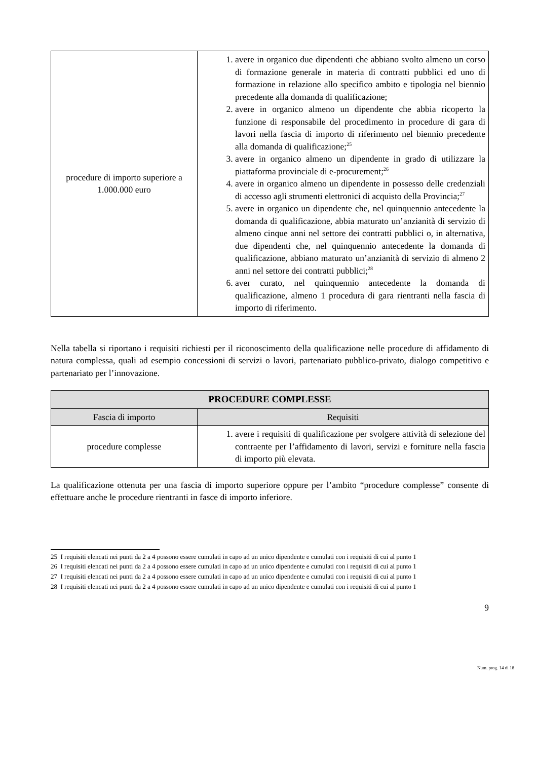| procedure di importo superiore a 1.000.000 euro | 1. avere in organico due dipendenti che abbiano svolto almeno un corso di formazione generale in materia di contratti pubblici ed uno di formazione in relazione allo specifico ambito e tipologia nel biennio precedente alla domanda di qualificazione; 2. avere in organico almeno un dipendente che abbia ricoperto la funzione di responsabile del procedimento in procedure di gara di lavori nella fascia di importo di riferimento nel biennio precedente alla domanda di qualificazione;<sup>25</sup> 3. avere in organico almeno un dipendente in grado di utilizzare la piattaforma provinciale di e-procurement;<sup>26</sup> 4. avere in organico almeno un dipendente in possesso delle credenziali di accesso agli strumenti elettronici di acquisto della Provincia;<sup>27</sup> 5. avere in organico un dipendente che, nel quinquennio antecedente la domanda di qualificazione, abbia maturato un’anzianità di servizio di almeno cinque anni nel settore dei contratti pubblici o, in alternativa, due dipendenti che, nel quinquennio antecedente la domanda di qualificazione, abbiano maturato un’anzianità di servizio di almeno 2 anni nel settore dei contratti pubblici;<sup>28</sup> 6. aver curato, nel quinquennio antecedente la domanda di qualificazione, almeno 1 procedura di gara rientranti nella fascia di importo di riferimento. |
Nella tabella si riportano i requisiti richiesti per il riconoscimento della qualificazione nelle procedure di affidamento di natura complessa, quali ad esempio concessioni di servizi o lavori, partenariato pubblico-privato, dialogo competitivo e partenariato per l’innovazione.
| PROCEDURE COMPLESSE | |
| --- | --- |
| Fascia di importo | Requisiti |
| procedure complesse | 1. avere i requisiti di qualificazione per svolgere attività di selezione del contraente per l’affidamento di lavori, servizi e forniture nella fascia di importo più elevata. |
La qualificazione ottenuta per una fascia di importo superiore oppure per l’ambito “procedure complesse” consente di effettuare anche le procedure rientranti in fasce di importo inferiore.
25 I requisiti elencati nei punti da 2 a 4 possono essere cumulati in capo ad un unico dipendente e cumulati con i requisiti di cui al punto 1
26 I requisiti elencati nei punti da 2 a 4 possono essere cumulati in capo ad un unico dipendente e cumulati con i requisiti di cui al punto 1
27 I requisiti elencati nei punti da 2 a 4 possono essere cumulati in capo ad un unico dipendente e cumulati con i requisiti di cui al punto 1
28 I requisiti elencati nei punti da 2 a 4 possono essere cumulati in capo ad un unico dipendente e cumulati con i requisiti di cui al punto 1
9
Num. prog. 14 di 18